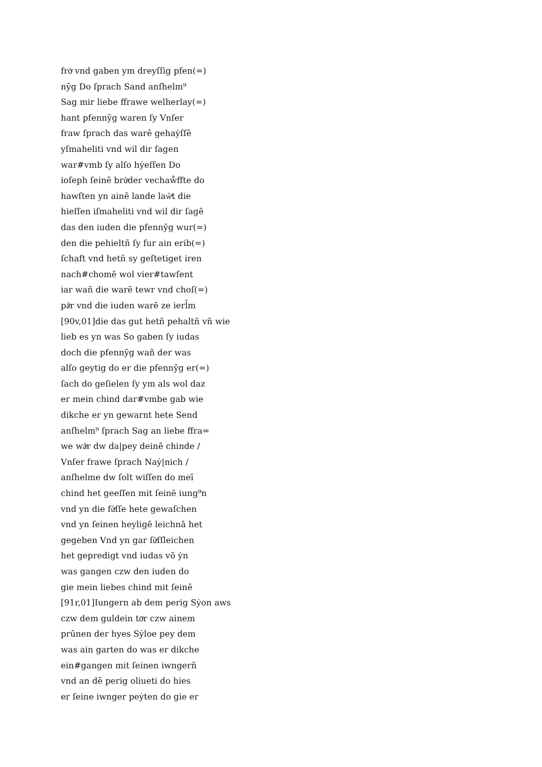frōͤ vnd gaben ym dreyſſig pfen(=)
nȳg Do ſprach Sand anſhelm⁹
Sag mir liebe ffrawe welherlay(=)
hant pfennȳg waren ſy Vnſer
fraw ſprach das warē gehaẏſſē
yſmaheliti vnd wil dir ſagen
war#vmb ſy alſo hẏeſſen Do
ioſeph ſeinē brůͤder vechaẘffte do
hawſten yn ainē lande laẘͤt die
hieſſen iſmaheliti vnd wil dir ſagē
das den iuden die pfennȳg wur(=)
den die pehieltñ ſy fur ain erib(=)
ſchaft vnd hetñ sy geſtetiget iren
nach#chomē wol vier#tawſent
iar wañ die warē tewr vnd choſ(=)
påͤr vnd die iuden warē ze ierl̄m
[90v,01]die das gut hetñ pehaltñ vñ wie
lieb es yn was So gaben ſy iudas
doch die pfennȳg wañ der was
alſo geytig do er die pfennȳg er(=)
ſach do geſielen ſy ym als wol daz
er mein chind dar#vmbe gab wie
dikche er yn gewarnt hete Send
anſhelm⁹ ſprach Sag an liebe ffra=
we wåͤr dw da|pey deinē chinde /
Vnſer frawe ſprach Naẏ|nich /
anſhelme dw ſolt wiſſen do meī
chind het geeſſen mit ſeinē iung⁹n
vnd yn die fůͤſſe hete gewaſchen
vnd yn ſeinen heyligē leichnā het
gegeben Vnd yn gar ſůͤſſleichen
het gepredigt vnd iudas vō ẏn
was gangen czw den iuden do
gie mein liebes chind mit ſeinē
[91r,01]Iungern ab dem perig Sẏon aws
czw dem guldein tōͤr czw ainem
prūnen der hyes Sẏloe pey dem
was ain garten do was er dikche
ein#gangen mit ſeinen iwngerñ
vnd an dē perig oliueti do hies
er ſeine iwnger peẏten do gie er